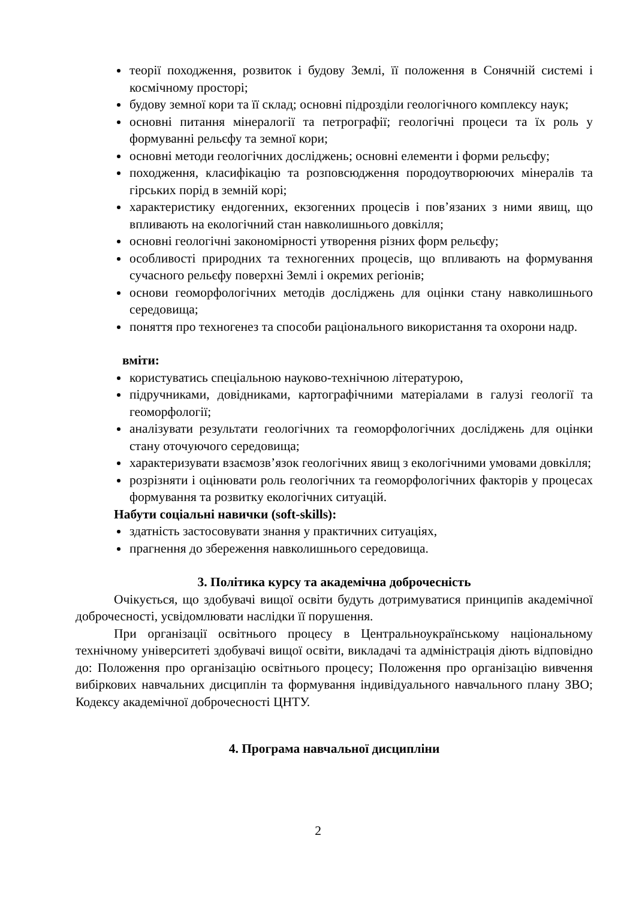теорії походження, розвиток і будову Землі, її положення в Сонячній системі і космічному просторі;
будову земної кори та її склад; основні підрозділи геологічного комплексу наук;
основні питання мінералогії та петрографії; геологічні процеси та їх роль у формуванні рельєфу та земної кори;
основні методи геологічних досліджень; основні елементи і форми рельєфу;
походження, класифікацію та розповсюдження породоутворюючих мінералів та гірських порід в земній корі;
характеристику ендогенних, екзогенних процесів і пов’язаних з ними явищ, що впливають на екологічний стан навколишнього довкілля;
основні геологічні закономірності утворення різних форм рельєфу;
особливості природних та техногенних процесів, що впливають на формування сучасного рельєфу поверхні Землі і окремих регіонів;
основи геоморфологічних методів досліджень для оцінки стану навколишнього середовища;
поняття про техногенез та способи раціонального використання та охорони надр.
вміти:
користуватись спеціальною науково-технічною літературою,
підручниками, довідниками, картографічними матеріалами в галузі геології та геоморфології;
аналізувати результати геологічних та геоморфологічних досліджень для оцінки стану оточуючого середовища;
характеризувати взаємозв’язок геологічних явищ з екологічними умовами довкілля;
розрізняти і оцінювати роль геологічних та геоморфологічних факторів у процесах формування та розвитку екологічних ситуацій.
Набути соціальні навички (soft-skills):
здатність застосовувати знання у практичних ситуаціях,
прагнення до збереження навколишнього середовища.
3. Політика курсу та академічна доброчесність
Очікується, що здобувачі вищої освіти будуть дотримуватися принципів академічної доброчесності, усвідомлювати наслідки її порушення.
При організації освітнього процесу в Центральноукраїнському національному технічному університеті здобувачі вищої освіти, викладачі та адміністрація діють відповідно до: Положення про організацію освітнього процесу; Положення про організацію вивчення вибіркових навчальних дисциплін та формування індивідуального навчального плану ЗВО; Кодексу академічної доброчесності ЦНТУ.
4. Програма навчальної дисципліни
2